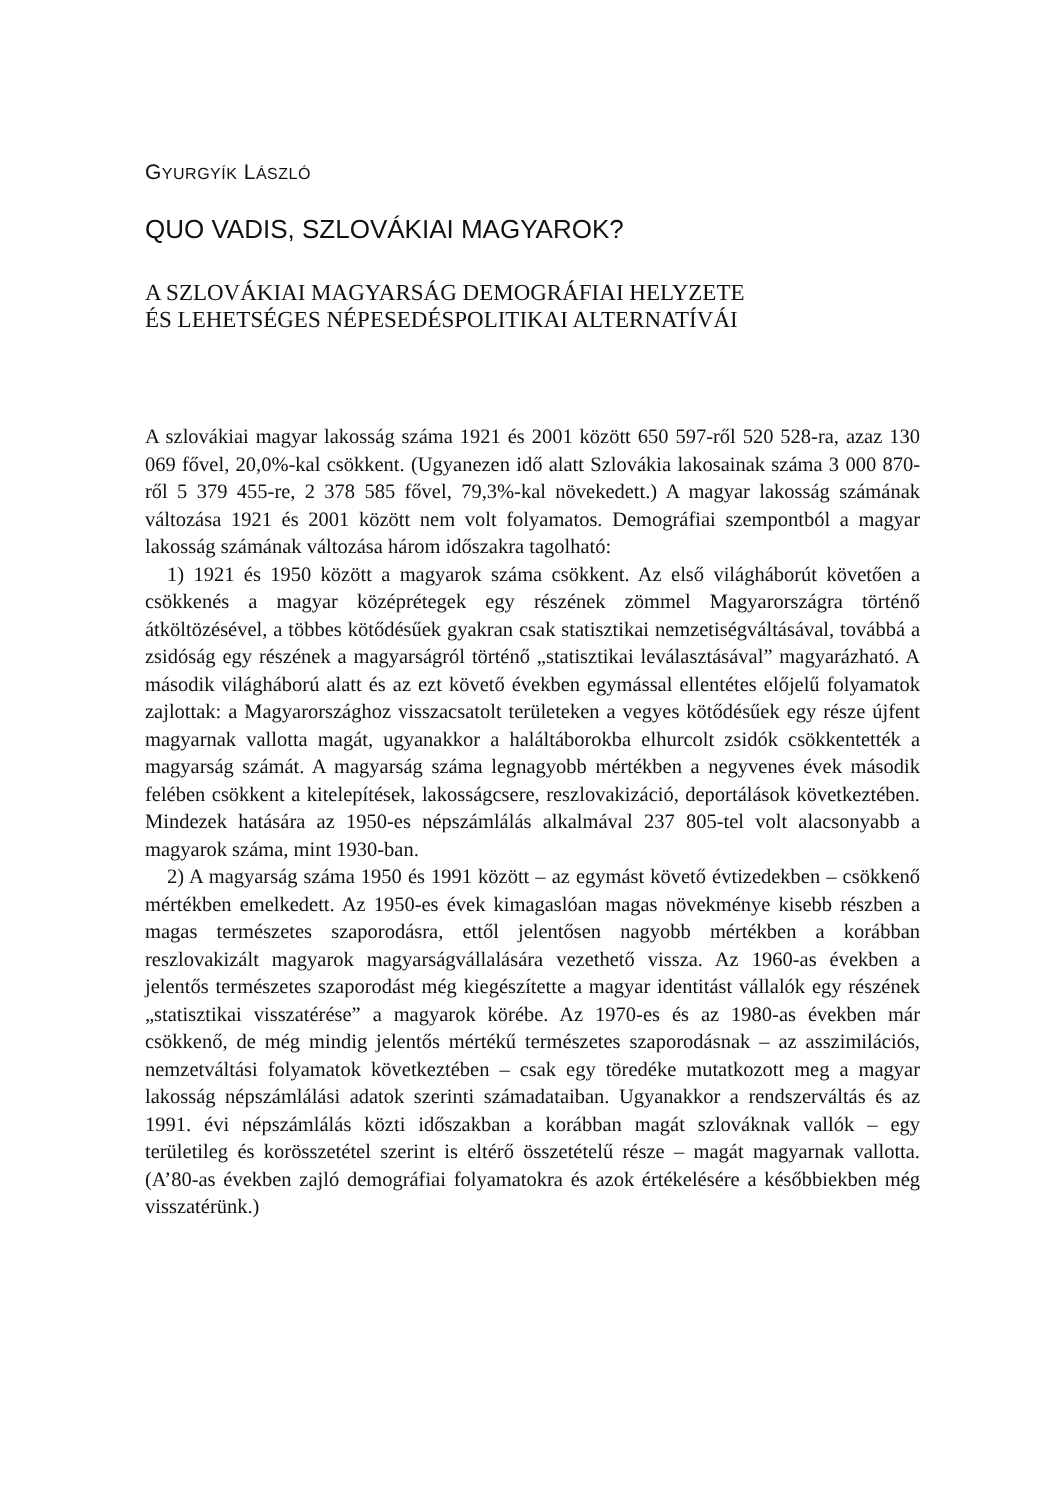GYURGYÍK LÁSZLÓ
QUO VADIS, SZLOVÁKIAI MAGYAROK?
A SZLOVÁKIAI MAGYARSÁG DEMOGRÁFIAI HELYZETE
ÉS LEHETSÉGES NÉPESEDÉSPOLITIKAI ALTERNATÍVÁI
A szlovákiai magyar lakosság száma 1921 és 2001 között 650 597-ről 520 528-ra, azaz 130 069 fővel, 20,0%-kal csökkent. (Ugyanezen idő alatt Szlovákia lakosainak száma 3 000 870-ről 5 379 455-re, 2 378 585 fővel, 79,3%-kal növekedett.) A magyar lakosság számának változása 1921 és 2001 között nem volt folyamatos. Demográfiai szempontból a magyar lakosság számának változása három időszakra tagolható:
1) 1921 és 1950 között a magyarok száma csökkent. Az első világháborút követően a csökkenés a magyar középrétegek egy részének zömmel Magyarországra történő átköltözésével, a többes kötődésűek gyakran csak statisztikai nemzetiségváltásával, továbbá a zsidóság egy részének a magyarságról történő „statisztikai leválasztásával” magyarázható. A második világháború alatt és az ezt követő években egymással ellentétes előjelű folyamatok zajlottak: a Magyarországhoz visszacsatolt területeken a vegyes kötődésűek egy része újfent magyarnak vallotta magát, ugyanakkor a haláltáborokba elhurcolt zsidók csökkentették a magyarság számát. A magyarság száma legnagyobb mértékben a negyvenes évek második felében csökkent a kitelepítések, lakosságcsere, reszlovakizáció, deportálások következtében. Mindezek hatására az 1950-es népszámlálás alkalmával 237 805-tel volt alacsonyabb a magyarok száma, mint 1930-ban.
2) A magyarság száma 1950 és 1991 között – az egymást követő évtizedekben – csökkenő mértékben emelkedett. Az 1950-es évek kimagaslóan magas növekménye kisebb részben a magas természetes szaporodásra, ettől jelentősen nagyobb mértékben a korábban reszlovakizált magyarok magyarságvállalására vezethető vissza. Az 1960-as években a jelentős természetes szaporodást még kiegészítette a magyar identitást vállalók egy részének „statisztikai visszatérése” a magyarok körébe. Az 1970-es és az 1980-as években már csökkenő, de még mindig jelentős mértékű természetes szaporodásnak – az asszimilációs, nemzetváltási folyamatok következtében – csak egy töredéke mutatkozott meg a magyar lakosság népszámlálási adatok szerinti számadataiban. Ugyanakkor a rendszerváltás és az 1991. évi népszámlálás közti időszakban a korábban magát szlováknak vallók – egy területileg és korösszetétel szerint is eltérő összetételű része – magát magyarnak vallotta. (A’80-as években zajló demográfiai folyamatokra és azok értékelésére a későbbiekben még visszatérünk.)